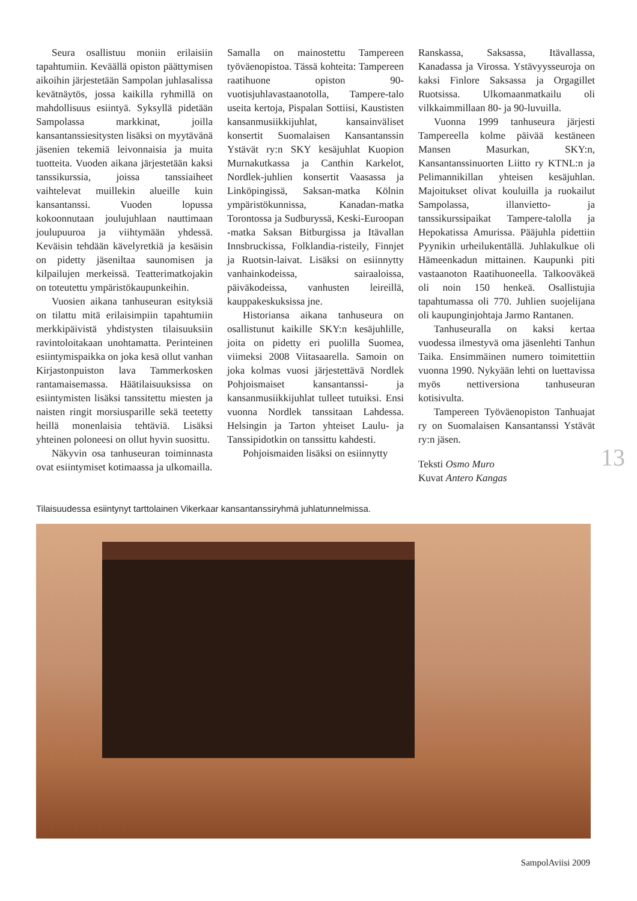Seura osallistuu moniin erilaisiin tapahtumiin. Keväällä opiston päättymisen aikoihin järjestetään Sampolan juhlasalissa kevätnäytös, jossa kaikilla ryhmillä on mahdollisuus esiintyä. Syksyllä pidetään Sampolassa markkinat, joilla kansantanssiesitysten lisäksi on myytävänä jäsenien tekemiä leivonnaisia ja muita tuotteita. Vuoden aikana järjestetään kaksi tanssikurssia, joissa tanssiaiheet vaihtelevat muillekin alueille kuin kansantanssi. Vuoden lopussa kokoonnutaan joulujuhlaan nauttimaan joulupuuroa ja viihtymään yhdessä. Keväisin tehdään kävelyretkiä ja kesäisin on pidetty jäseniltaa saunomisen ja kilpailujen merkeissä. Teatterimatkojakin on toteutettu ympäristökaupunkeihin.
Vuosien aikana tanhuseuran esityksiä on tilattu mitä erilaisimpiin tapahtumiin merkkipäivistä yhdistysten tilaisuuksiin ravintoloitakaan unohtamatta. Perinteinen esiintymispaikka on joka kesä ollut vanhan Kirjastonpuiston lava Tammerkosken rantamaisemassa. Häätilaisuuksissa on esiintymisten lisäksi tanssitettu miesten ja naisten ringit morsiusparille sekä teetetty heillä monenlaisia tehtäviä. Lisäksi yhteinen poloneesi on ollut hyvin suosittu.
Näkyvin osa tanhuseuran toiminnasta ovat esiintymiset kotimaassa ja ulkomailla.
Samalla on mainostettu Tampereen työväenopistoa. Tässä kohteita: Tampereen raatihuone opiston 90-vuotisjuhlavastaanotolla, Tampere-talo useita kertoja, Pispalan Sottiisi, Kaustisten kansanmusiikkijuhlat, kansainväliset konsertit Suomalaisen Kansantanssin Ystävät ry:n SKY kesäjuhlat Kuopion Murnakutkassa ja Canthin Karkelot, Nordlek-juhlien konsertit Vaasassa ja Linköpingissä, Saksan-matka Kölnin ympäristökunnissa, Kanadan-matka Torontossa ja Sudburyssä, Keski-Euroopan -matka Saksan Bitburgissa ja Itävallan Innsbruckissa, Folklandia-risteily, Finnjet ja Ruotsin-laivat. Lisäksi on esiinnytty vanhainkodeissa, sairaaloissa, päiväkodeissa, vanhusten leireillä, kauppakeskuksissa jne.
Historiansa aikana tanhuseura on osallistunut kaikille SKY:n kesäjuhlille, joita on pidetty eri puolilla Suomea, viimeksi 2008 Viitasaarella. Samoin on joka kolmas vuosi järjestettävä Nordlek Pohjoismaiset kansantanssi- ja kansanmusiikkijuhlat tulleet tutuiksi. Ensi vuonna Nordlek tanssitaan Lahdessa. Helsingin ja Tarton yhteiset Laulu- ja Tanssipidotkin on tanssittu kahdesti.
Pohjoismaiden lisäksi on esiinnytty
Ranskassa, Saksassa, Itävallassa, Kanadassa ja Virossa. Ystävyysseuroja on kaksi Finlore Saksassa ja Orgagillet Ruotsissa. Ulkomaanmatkailu oli vilkkaimmillaan 80- ja 90-luvuilla.
Vuonna 1999 tanhuseura järjesti Tampereella kolme päivää kestäneen Mansen Masurkan, SKY:n, Kansantanssinuorten Liitto ry KTNL:n ja Pelimannikillan yhteisen kesäjuhlan. Majoitukset olivat kouluilla ja ruokailut Sampolassa, illanvietto- ja tanssikurssipaikat Tampere-talolla ja Hepokatissa Amurissa. Pääjuhla pidettiin Pyynikin urheilukentällä. Juhlakulkue oli Hämeenkadun mittainen. Kaupunki piti vastaanoton Raatihuoneella. Talkooväkeä oli noin 150 henkeä. Osallistujia tapahtumassa oli 770. Juhlien suojelijana oli kaupunginjohtaja Jarmo Rantanen.
Tanhuseuralla on kaksi kertaa vuodessa ilmestyvä oma jäsenlehti Tanhun Taika. Ensimmäinen numero toimitettiin vuonna 1990. Nykyään lehti on luettavissa myös nettiversiona tanhuseuran kotisivulta.
Tampereen Työväenopiston Tanhuajat ry on Suomalaisen Kansantanssi Ystävät ry:n jäsen.
Teksti Osmo Muro
Kuvat Antero Kangas
13
Tilaisuudessa esiintynyt tarttolainen Vikerkaar kansantanssiryhmä juhlatunnelmissa.
SampolAviisi 2009